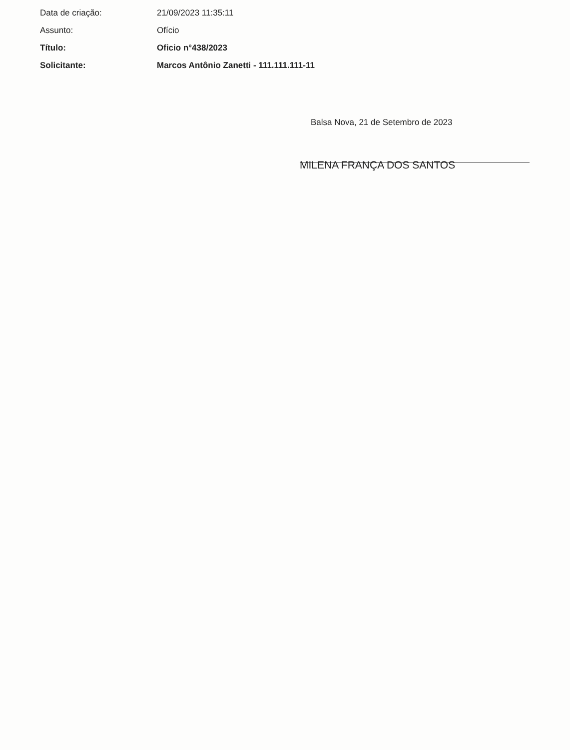Data de criação: 21/09/2023 11:35:11
Assunto: Ofício
Título: Oficio n°438/2023
Solicitante:
Marcos Antônio Zanetti - 111.111.111-11
Balsa Nova, 21 de Setembro de 2023
MILENA FRANÇA DOS SANTOS